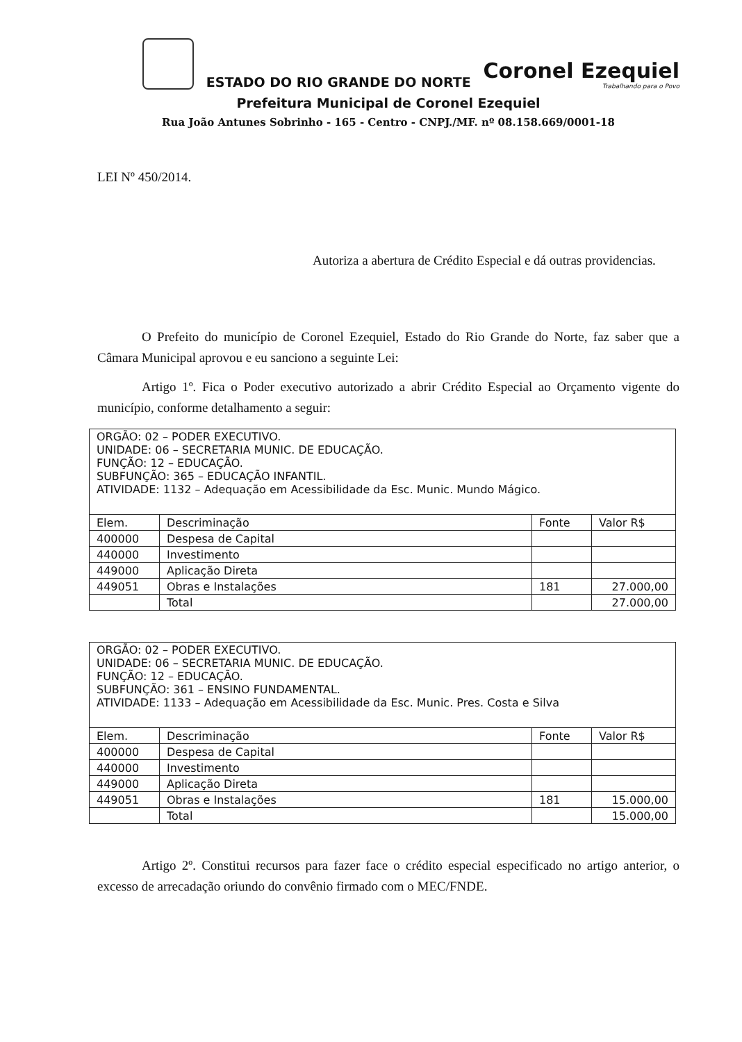ESTADO DO RIO GRANDE DO NORTE
Coronel Ezequiel
Trabalhando para o Povo
Prefeitura Municipal de Coronel Ezequiel
Rua João Antunes Sobrinho - 165 - Centro - CNPJ./MF. nº 08.158.669/0001-18
LEI Nº 450/2014.
Autoriza a abertura de Crédito Especial e dá outras providencias.
O Prefeito do município de Coronel Ezequiel, Estado do Rio Grande do Norte, faz saber que a Câmara Municipal aprovou e eu sanciono a seguinte Lei:
Artigo 1º. Fica o Poder executivo autorizado a abrir Crédito Especial ao Orçamento vigente do município, conforme detalhamento a seguir:
| ORGÃO: 02 – PODER EXECUTIVO. UNIDADE: 06 – SECRETARIA MUNIC. DE EDUCAÇÃO. FUNÇÃO: 12 – EDUCAÇÃO. SUBFUNÇÃO: 365 – EDUCAÇÃO INFANTIL. ATIVIDADE: 1132 – Adequação em Acessibilidade da Esc. Munic. Mundo Mágico. | | | |
| Elem. | Descriminação | Fonte | Valor R$ |
| 400000 | Despesa de Capital | | |
| 440000 | Investimento | | |
| 449000 | Aplicação Direta | | |
| 449051 | Obras e Instalações | 181 | 27.000,00 |
| | Total | | 27.000,00 |
| ORGÃO: 02 – PODER EXECUTIVO. UNIDADE: 06 – SECRETARIA MUNIC. DE EDUCAÇÃO. FUNÇÃO: 12 – EDUCAÇÃO. SUBFUNÇÃO: 361 – ENSINO FUNDAMENTAL. ATIVIDADE: 1133 – Adequação em Acessibilidade da Esc. Munic. Pres. Costa e Silva | | | |
| Elem. | Descriminação | Fonte | Valor R$ |
| 400000 | Despesa de Capital | | |
| 440000 | Investimento | | |
| 449000 | Aplicação Direta | | |
| 449051 | Obras e Instalações | 181 | 15.000,00 |
| | Total | | 15.000,00 |
Artigo 2º. Constitui recursos para fazer face o crédito especial especificado no artigo anterior, o excesso de arrecadação oriundo do convênio firmado com o MEC/FNDE.